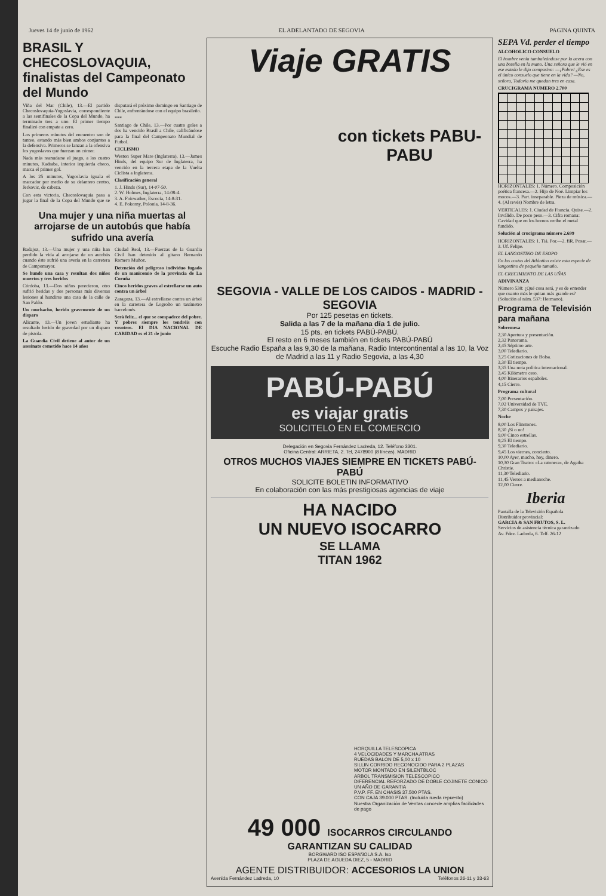Jueves 14 de junio de 1962 EL ADELANTADO DE SEGOVIA PAGINA QUINTA
BRASIL Y CHECOSLOVAQUIA, finalistas del Campeonato del Mundo
Viña del Mar (Chile), 13.—El partido Checoslovaquia-Yugoslavia, correspondiente a las semifinales de la Copa del Mundo, ha terminado tres a uno. El primer tiempo finalizó con empate a cero.
Los primeros minutos del encuentro son de tanteo, estando más bien ambos conjuntos a la defensiva. Primeros se lanzan a la ofensiva los yugoslavos que fuerzan un córner.
Nada más reanudarse el juego, a los cuatro minutos, Kadraba, interior izquierda checo, marca el primer gol.
A los 25 minutos, Yugoslavia iguala el marcador por medio de su delantero centro, Jerkovic, de cabeza.
Con esta victoria, Checoslovaquia pasa a jugar la final de la Copa del Mundo que se disputará el próximo domingo en Santiago de Chile, enfrentándose con el equipo brasileño.
***
Santiago de Chile, 13.—Por cuatro goles a dos ha vencido Brasil a Chile, calificándose para la final del Campeonato Mundial de Futbol.
CICLISMO
Weston Super Mare (Inglaterra), 13.—James Hinds, del equipo Sur de Inglaterra, ha vencido en la tercera etapa de la Vuelta Ciclista a Inglaterra.
Clasificación general
1. J. Hinds (Sur), 14-07-50.
2. W. Holmes, Inglaterra, 14-08-4.
3. A. Foirwather, Escocia, 14-8-31.
4. E. Pokorny, Polonia, 14-8-36.
Una mujer y una niña muertas al arrojarse de un autobús que había sufrido una avería
Badajoz, 13.—Una mujer y una niña han perdido la vida al arrojarse de un autobús cuando éste sufrió una avería en la carretera de Campomayor.
Se hunde una casa y resultan dos niños muertos y tres heridos
Córdoba, 13.—Dos niños perecieron, otro sufrió heridas y dos personas más diversas lesiones al hundirse una casa de la calle de San Pablo.
Un muchacho, herido gravemente de un disparo
Alicante, 13.—Un joven estudiante ha resultado herido de gravedad por un disparo de pistola.
La Guardia Civil detiene al autor de un asesinato cometido hace 14 años
Ciudad Real, 13.—Fuerzas de la Guardia Civil han detenido al gitano Bernardo Romero Muñoz.
Detención del peligroso individuo fugado de un manicomio de la provincia de La Coruña
Cinco heridos graves al estrellarse un auto contra un árbol
Zaragoza, 13.—Al estrellarse contra un árbol en la carretera de Logroño un taxímetro barcelonés.
Será feliz... el que se compadece del pobre. Y pobres siempre los tendréis con vosotros. El DIA NACIONAL DE CARIDAD es el 21 de junio
Viaje GRATIS
con tickets PABU-PABU
SEGOVIA - VALLE DE LOS CAIDOS - MADRID - SEGOVIA
Por 125 pesetas en tickets.
Salida a las 7 de la mañana día 1 de julio.
15 pts. en tickets PABÚ-PABÚ.
El resto en 6 meses también en tickets PABÚ-PABÚ
Escuche Radio España a las 9,30 de la mañana, Radio Intercontinental a las 10, la Voz de Madrid a las 11 y Radio Segovia, a las 4,30
PABÚ-PABÚ
es viajar gratis
SOLICITELO EN EL COMERCIO
Delegación en Segovia Fernández Ladreda, 12. Teléfono 3301.
Oficina Central: ARRIETA, 2. Tel, 2478900 (8 líneas). MADRID
OTROS MUCHOS VIAJES SIEMPRE EN TICKETS PABÚ-PABÚ
SOLICITE BOLETIN INFORMATIVO
En colaboración con las más prestigiosas agencias de viaje
HA NACIDO
UN NUEVO ISOCARRO
SE LLAMA
TITAN 1962
HORQUILLA TELESCOPICA
4 VELOCIDADES Y MARCHA ATRAS
RUEDAS BALON DE 5,00 x 10
SILLIN CORRIDO RECONOCIDO PARA 2 PLAZAS
MOTOR MONTADO EN SILENTBLOC
ARBOL TRANSMISION TELESCOPICO
DIFERENCIAL REFORZADO DE DOBLE COJINETE CONICO
UN AÑO DE GARANTIA
P.V.P. FF. EN CHASIS 37.500 PTAS.
CON CAJA 39.000 PTAS. (Incluida rueda repuesto)
Nuestra Organización de Ventas concede amplias facilidades de pago
49 000 ISOCARROS CIRCULANDO
GARANTIZAN SU CALIDAD
BORGWARD ISO ESPAÑOLA S.A. Iso
PLAZA DE AGUEDA DIEZ, 5 - MADRID
AGENTE DISTRIBUIDOR: ACCESORIOS LA UNION
Avenida Fernández Ladreda, 10 Teléfonos 26-11 y 33-63
SEPA Vd. perder el tiempo
ALCOHOLICO CONSUELO
El hombre venía tambaleándose por la acera con una botella en la mano. Una señora que le vió en ese estado le dijo compasiva: —¡Pobre! ¿Ese es el único consuelo que tiene en la vida? —No, señora, Todavía me quedan tres en casa.
CRUCIGRAMA NUMERO 2.700
HORIZONTALES: 1. Número. Composición poética francesa.—2. Hijo de Noé. Limpiar los mocos.—3. Part. inseparable. Pieza de música.—4. (Al revés) Nombre de letra.
VERTICALES: 1. Ciudad de Francia. Quise.—2. Inválido. De poco peso.—3. Cifra romana: Cavidad que en los hornos recibe el metal fundido.
Solución al crucigrama número 2.699
HORIZONTALES: 1. Tiá. Por.—2. fiR. Posar.—3. Uf. Felipe.
EL LANGOSTINO DE ESOPO
En las costas del Atlántico existe esta especie de langostino de pequeño tamaño.
EL CRECIMIENTO DE LAS UÑAS
ADIVINANZA
Número 538: ¿Qué cosa será, y es de entender que cuanto más le quitan más grande es? (Solución al núm. 537: Hermano).
Programa de Televisión para mañana
Sobremesa
2,30 Apertura y presentación.
2,32 Panorama.
2,45 Séptimo arte.
3,00 Telediario.
3,25 Cotizaciones de Bolsa.
3,30 El tiempo.
3,35 Una nota política internacional.
3,45 Kilómetro cero.
4,00 Itinerarios españoles.
4,15 Cierre.
Programa cultural
7,00 Presentación.
7,02 Universidad de TVE.
7,30 Campos y paisajes.
Noche
8,00 Los Flinstones.
8,30 ¡Sí o no!
9,00 Cinco estrellas.
9,25 El tiempo.
9,30 Telediario.
9,45 Los viernes, concierto.
10,00 Ayer, mucho, hoy, dinero.
10,30 Gran Teatro: «La ratonera», de Agatha Christie.
11,30 Telediario.
11,45 Versos a medianoche.
12,00 Cierre.
Iberia
Pantalla de la Televisión Española
Distribuidor provincial:
GARCIA & SAN FRUTOS, S. L.
Servicios de asistencia técnica garantizado
Av. Fdez. Ladreda, 6. Telf. 26-12